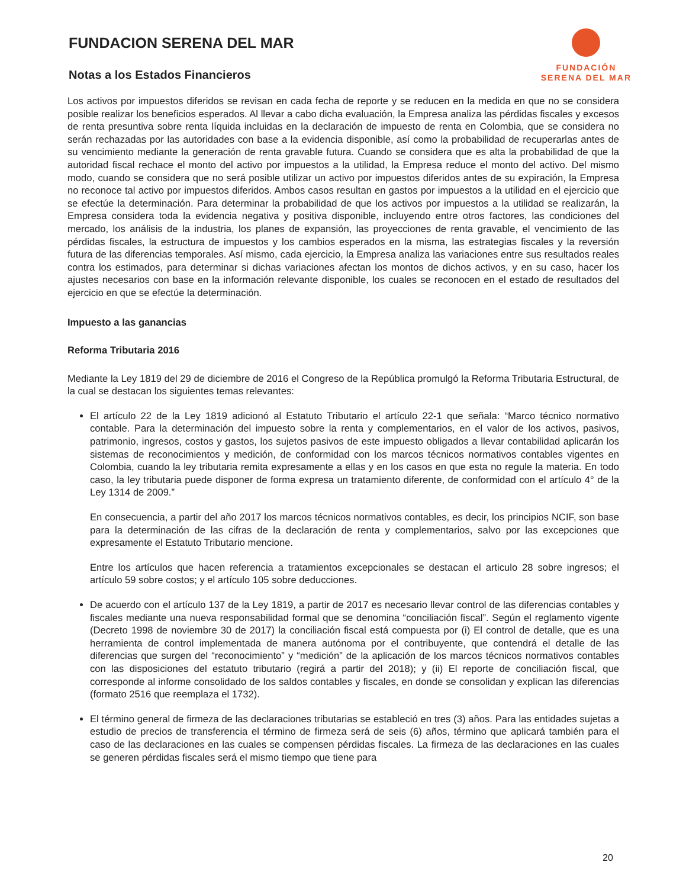FUNDACION SERENA DEL MAR
Notas a los Estados Financieros
FUNDACIÓN
SERENA DEL MAR
Los activos por impuestos diferidos se revisan en cada fecha de reporte y se reducen en la medida en que no se considera posible realizar los beneficios esperados. Al llevar a cabo dicha evaluación, la Empresa analiza las pérdidas fiscales y excesos de renta presuntiva sobre renta líquida incluidas en la declaración de impuesto de renta en Colombia, que se considera no serán rechazadas por las autoridades con base a la evidencia disponible, así como la probabilidad de recuperarlas antes de su vencimiento mediante la generación de renta gravable futura. Cuando se considera que es alta la probabilidad de que la autoridad fiscal rechace el monto del activo por impuestos a la utilidad, la Empresa reduce el monto del activo. Del mismo modo, cuando se considera que no será posible utilizar un activo por impuestos diferidos antes de su expiración, la Empresa no reconoce tal activo por impuestos diferidos. Ambos casos resultan en gastos por impuestos a la utilidad en el ejercicio que se efectúe la determinación. Para determinar la probabilidad de que los activos por impuestos a la utilidad se realizarán, la Empresa considera toda la evidencia negativa y positiva disponible, incluyendo entre otros factores, las condiciones del mercado, los análisis de la industria, los planes de expansión, las proyecciones de renta gravable, el vencimiento de las pérdidas fiscales, la estructura de impuestos y los cambios esperados en la misma, las estrategias fiscales y la reversión futura de las diferencias temporales. Así mismo, cada ejercicio, la Empresa analiza las variaciones entre sus resultados reales contra los estimados, para determinar si dichas variaciones afectan los montos de dichos activos, y en su caso, hacer los ajustes necesarios con base en la información relevante disponible, los cuales se reconocen en el estado de resultados del ejercicio en que se efectúe la determinación.
Impuesto a las ganancias
Reforma Tributaria 2016
Mediante la Ley 1819 del 29 de diciembre de 2016 el Congreso de la República promulgó la Reforma Tributaria Estructural, de la cual se destacan los siguientes temas relevantes:
El artículo 22 de la Ley 1819 adicionó al Estatuto Tributario el artículo 22-1 que señala: “Marco técnico normativo contable. Para la determinación del impuesto sobre la renta y complementarios, en el valor de los activos, pasivos, patrimonio, ingresos, costos y gastos, los sujetos pasivos de este impuesto obligados a llevar contabilidad aplicarán los sistemas de reconocimientos y medición, de conformidad con los marcos técnicos normativos contables vigentes en Colombia, cuando la ley tributaria remita expresamente a ellas y en los casos en que esta no regule la materia. En todo caso, la ley tributaria puede disponer de forma expresa un tratamiento diferente, de conformidad con el artículo 4° de la Ley 1314 de 2009.”
En consecuencia, a partir del año 2017 los marcos técnicos normativos contables, es decir, los principios NCIF, son base para la determinación de las cifras de la declaración de renta y complementarios, salvo por las excepciones que expresamente el Estatuto Tributario mencione.
Entre los artículos que hacen referencia a tratamientos excepcionales se destacan el articulo 28 sobre ingresos; el artículo 59 sobre costos; y el artículo 105 sobre deducciones.
De acuerdo con el artículo 137 de la Ley 1819, a partir de 2017 es necesario llevar control de las diferencias contables y fiscales mediante una nueva responsabilidad formal que se denomina “conciliación fiscal”. Según el reglamento vigente (Decreto 1998 de noviembre 30 de 2017) la conciliación fiscal está compuesta por (i) El control de detalle, que es una herramienta de control implementada de manera autónoma por el contribuyente, que contendrá el detalle de las diferencias que surgen del “reconocimiento” y “medición” de la aplicación de los marcos técnicos normativos contables con las disposiciones del estatuto tributario (regirá a partir del 2018); y (ii) El reporte de conciliación fiscal, que corresponde al informe consolidado de los saldos contables y fiscales, en donde se consolidan y explican las diferencias (formato 2516 que reemplaza el 1732).
El término general de firmeza de las declaraciones tributarias se estableció en tres (3) años. Para las entidades sujetas a estudio de precios de transferencia el término de firmeza será de seis (6) años, término que aplicará también para el caso de las declaraciones en las cuales se compensen pérdidas fiscales. La firmeza de las declaraciones en las cuales se generen pérdidas fiscales será el mismo tiempo que tiene para
20